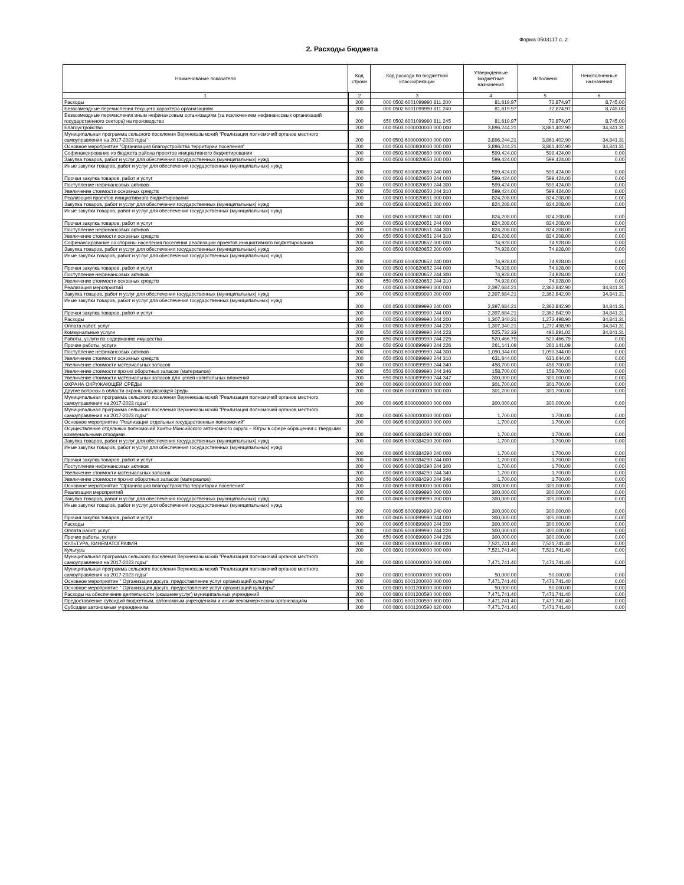Форма 0503117 с. 2
2. Расходы бюджета
| Наименование показателя | Код строки | Код расхода по бюджетной классификации | Утвержденные бюджетные назначения | Исполнено | Неисполненные назначения |
| --- | --- | --- | --- | --- | --- |
| 1 | 2 | 3 | 4 | 5 | 6 |
| Расходы | 200 | 000 0502 6001099990 811 200 | 81,619.97 | 72,874.97 | 8,745.00 |
| Безвозмездные перечисления текущего характера организациям | 200 | 000 0502 6001099990 811 240 | 81,619.97 | 72,874.97 | 8,745.00 |
| Безвозмездные перечисления иным нефинансовым организациям (за исключением нефинансовых организаций государственного сектора) на производство | 200 | 650 0502 6001099990 811 245 | 81,619.97 | 72,874.97 | 8,745.00 |
| Благоустройство | 200 | 000 0503 0000000000 000 000 | 3,896,244.21 | 3,861,402.90 | 34,841.31 |
| Муниципальная программа сельского поселения Верхнеказымский "Реализация полномочий органов местного самоуправления на 2017-2023 годы" | 200 | 000 0503 6000000000 000 000 | 3,896,244.21 | 3,861,402.90 | 34,841.31 |
| Основное мероприятие "Организация благоустройства территории поселения" | 200 | 000 0503 6000800000 000 000 | 3,896,244.21 | 3,861,402.90 | 34,841.31 |
| Софинансирование из бюджета района проектов инициативного бюджетирования | 200 | 000 0503 6000820650 000 000 | 599,424.00 | 599,424.00 | 0.00 |
| Закупка товаров, работ и услуг для обеспечения государственных (муниципальных) нужд | 200 | 000 0503 6000820650 200 000 | 599,424.00 | 599,424.00 | 0.00 |
| Иные закупки товаров, работ и услуг для обеспечения государственных (муниципальных) нужд | 200 | 000 0503 6000820650 240 000 | 599,424.00 | 599,424.00 | 0.00 |
| Прочая закупка товаров, работ и услуг | 200 | 000 0503 6000820650 244 000 | 599,424.00 | 599,424.00 | 0.00 |
| Поступление нефинансовых активов | 200 | 000 0503 6000820650 244 300 | 599,424.00 | 599,424.00 | 0.00 |
| Увеличение стоимости основных средств | 200 | 650 0503 6000820650 244 310 | 599,424.00 | 599,424.00 | 0.00 |
| Реализация проектов инициативного бюджетирования | 200 | 000 0503 6000820651 000 000 | 824,208.00 | 824,208.00 | 0.00 |
| Закупка товаров, работ и услуг для обеспечения государственных (муниципальных) нужд | 200 | 000 0503 6000820651 200 000 | 824,208.00 | 824,208.00 | 0.00 |
| Иные закупки товаров, работ и услуг для обеспечения государственных (муниципальных) нужд | 200 | 000 0503 6000820651 240 000 | 824,208.00 | 824,208.00 | 0.00 |
| Прочая закупка товаров, работ и услуг | 200 | 000 0503 6000820651 244 000 | 824,208.00 | 824,208.00 | 0.00 |
| Поступление нефинансовых активов | 200 | 000 0503 6000820651 244 300 | 824,208.00 | 824,208.00 | 0.00 |
| Увеличение стоимости основных средств | 200 | 650 0503 6000820651 244 310 | 824,208.00 | 824,208.00 | 0.00 |
| Софинансирование со стороны населения поселения реализации проектов инициативного бюджетирования | 200 | 000 0503 6000820652 000 000 | 74,928.00 | 74,928.00 | 0.00 |
| Закупка товаров, работ и услуг для обеспечения государственных (муниципальных) нужд | 200 | 000 0503 6000820652 200 000 | 74,928.00 | 74,928.00 | 0.00 |
| Иные закупки товаров, работ и услуг для обеспечения государственных (муниципальных) нужд | 200 | 000 0503 6000820652 240 000 | 74,928.00 | 74,928.00 | 0.00 |
| Прочая закупка товаров, работ и услуг | 200 | 000 0503 6000820652 244 000 | 74,928.00 | 74,928.00 | 0.00 |
| Поступление нефинансовых активов | 200 | 000 0503 6000820652 244 300 | 74,928.00 | 74,928.00 | 0.00 |
| Увеличение стоимости основных средств | 200 | 650 0503 6000820652 244 310 | 74,928.00 | 74,928.00 | 0.00 |
| Реализация мероприятий | 200 | 000 0503 6000899990 000 000 | 2,397,684.21 | 2,362,842.90 | 34,841.31 |
| Закупка товаров, работ и услуг для обеспечения государственных (муниципальных) нужд | 200 | 000 0503 6000899990 200 000 | 2,397,684.21 | 2,362,842.90 | 34,841.31 |
| Иные закупки товаров, работ и услуг для обеспечения государственных (муниципальных) нужд | 200 | 000 0503 6000899990 240 000 | 2,397,684.21 | 2,362,842.90 | 34,841.31 |
| Прочая закупка товаров, работ и услуг | 200 | 000 0503 6000899990 244 000 | 2,397,684.21 | 2,362,842.90 | 34,841.31 |
| Расходы | 200 | 000 0503 6000899990 244 200 | 1,307,340.21 | 1,272,498.90 | 34,841.31 |
| Оплата работ, услуг | 200 | 000 0503 6000899990 244 220 | 1,307,340.21 | 1,272,498.90 | 34,841.31 |
| Коммунальные услуги | 200 | 650 0503 6000899990 244 223 | 525,732.33 | 490,891.02 | 34,841.31 |
| Работы, услуги по содержанию имущества | 200 | 650 0503 6000899990 244 225 | 520,466.79 | 520,466.79 | 0.00 |
| Прочие работы, услуги | 200 | 650 0503 6000899990 244 226 | 261,141.09 | 261,141.09 | 0.00 |
| Поступление нефинансовых активов | 200 | 000 0503 6000899990 244 300 | 1,090,344.00 | 1,090,344.00 | 0.00 |
| Увеличение стоимости основных средств | 200 | 650 0503 6000899990 244 310 | 631,644.00 | 631,644.00 | 0.00 |
| Увеличение стоимости материальных запасов | 200 | 000 0503 6000899990 244 340 | 458,700.00 | 458,700.00 | 0.00 |
| Увеличение стоимости прочих оборотных запасов (материалов) | 200 | 650 0503 6000899990 244 346 | 158,700.00 | 158,700.00 | 0.00 |
| Увеличение стоимости материальных запасов для целей капитальных вложений | 200 | 650 0503 6000899990 244 347 | 300,000.00 | 300,000.00 | 0.00 |
| ОХРАНА ОКРУЖАЮЩЕЙ СРЕДЫ | 200 | 000 0600 0000000000 000 000 | 301,700.00 | 301,700.00 | 0.00 |
| Другие вопросы в области охраны окружающей среды | 200 | 000 0605 0000000000 000 000 | 301,700.00 | 301,700.00 | 0.00 |
| Муниципальная программа сельского поселения Верхнеказымский "Реализация полномочий органов местного самоуправления на 2017-2023 годы" | 200 | 000 0605 6000000000 000 000 | 300,000.00 | 300,000.00 | 0.00 |
| Муниципальная программа сельского поселения Верхнеказымский "Реализация полномочий органов местного самоуправления на 2017-2023 годы" | 200 | 000 0605 6000000000 000 000 | 1,700.00 | 1,700.00 | 0.00 |
| Основное мероприятие "Реализация отдельных государственных полномочий" | 200 | 000 0605 6000300000 000 000 | 1,700.00 | 1,700.00 | 0.00 |
| Осуществление отдельных полномочий Ханты-Мансийского автономного округа – Югры в сфере обращения с твердыми коммунальными отходами | 200 | 000 0605 6000384290 000 000 | 1,700.00 | 1,700.00 | 0.00 |
| Закупка товаров, работ и услуг для обеспечения государственных (муниципальных) нужд | 200 | 000 0605 6000384290 200 000 | 1,700.00 | 1,700.00 | 0.00 |
| Иные закупки товаров, работ и услуг для обеспечения государственных (муниципальных) нужд | 200 | 000 0605 6000384290 240 000 | 1,700.00 | 1,700.00 | 0.00 |
| Прочая закупка товаров, работ и услуг | 200 | 000 0605 6000384290 244 000 | 1,700.00 | 1,700.00 | 0.00 |
| Поступление нефинансовых активов | 200 | 000 0605 6000384290 244 300 | 1,700.00 | 1,700.00 | 0.00 |
| Увеличение стоимости материальных запасов | 200 | 000 0605 6000384290 244 340 | 1,700.00 | 1,700.00 | 0.00 |
| Увеличение стоимости прочих оборотных запасов (материалов) | 200 | 650 0605 6000384290 244 346 | 1,700.00 | 1,700.00 | 0.00 |
| Основное мероприятие "Организация благоустройства территории поселения" | 200 | 000 0605 6000800000 000 000 | 300,000.00 | 300,000.00 | 0.00 |
| Реализация мероприятий | 200 | 000 0605 6000899990 000 000 | 300,000.00 | 300,000.00 | 0.00 |
| Закупка товаров, работ и услуг для обеспечения государственных (муниципальных) нужд | 200 | 000 0605 6000899990 200 000 | 300,000.00 | 300,000.00 | 0.00 |
| Иные закупки товаров, работ и услуг для обеспечения государственных (муниципальных) нужд | 200 | 000 0605 6000899990 240 000 | 300,000.00 | 300,000.00 | 0.00 |
| Прочая закупка товаров, работ и услуг | 200 | 000 0605 6000899990 244 000 | 300,000.00 | 300,000.00 | 0.00 |
| Расходы | 200 | 000 0605 6000899990 244 200 | 300,000.00 | 300,000.00 | 0.00 |
| Оплата работ, услуг | 200 | 000 0605 6000899990 244 220 | 300,000.00 | 300,000.00 | 0.00 |
| Прочие работы, услуги | 200 | 650 0605 6000899990 244 226 | 300,000.00 | 300,000.00 | 0.00 |
| КУЛЬТУРА, КИНЕМАТОГРАФИЯ | 200 | 000 0800 0000000000 000 000 | 7,521,741.40 | 7,521,741.40 | 0.00 |
| Культура | 200 | 000 0801 0000000000 000 000 | 7,521,741.40 | 7,521,741.40 | 0.00 |
| Муниципальная программа сельского поселения Верхнеказымский "Реализация полномочий органов местного самоуправления на 2017-2023 годы" | 200 | 000 0801 6000000000 000 000 | 7,471,741.40 | 7,471,741.40 | 0.00 |
| Муниципальная программа сельского поселения Верхнеказымский "Реализация полномочий органов местного самоуправления на 2017-2023 годы" | 200 | 000 0801 6000000000 000 000 | 50,000.00 | 50,000.00 | 0.00 |
| Основное мероприятие " Организация досуга, предоставление услуг организаций культуры" | 200 | 000 0801 6001200000 000 000 | 7,471,741.40 | 7,471,741.40 | 0.00 |
| Основное мероприятие " Организация досуга, предоставление услуг организаций культуры" | 200 | 000 0801 6001200000 000 000 | 50,000.00 | 50,000.00 | 0.00 |
| Расходы на обеспечение деятельности (оказание услуг) муниципальных учреждений | 200 | 000 0801 6001200590 000 000 | 7,471,741.40 | 7,471,741.40 | 0.00 |
| Предоставление субсидий бюджетным, автономным учреждениям и иным некоммерческим организациям | 200 | 000 0801 6001200590 600 000 | 7,471,741.40 | 7,471,741.40 | 0.00 |
| Субсидии автономным учреждениям | 200 | 000 0801 6001200590 620 000 | 7,471,741.40 | 7,471,741.40 | 0.00 |